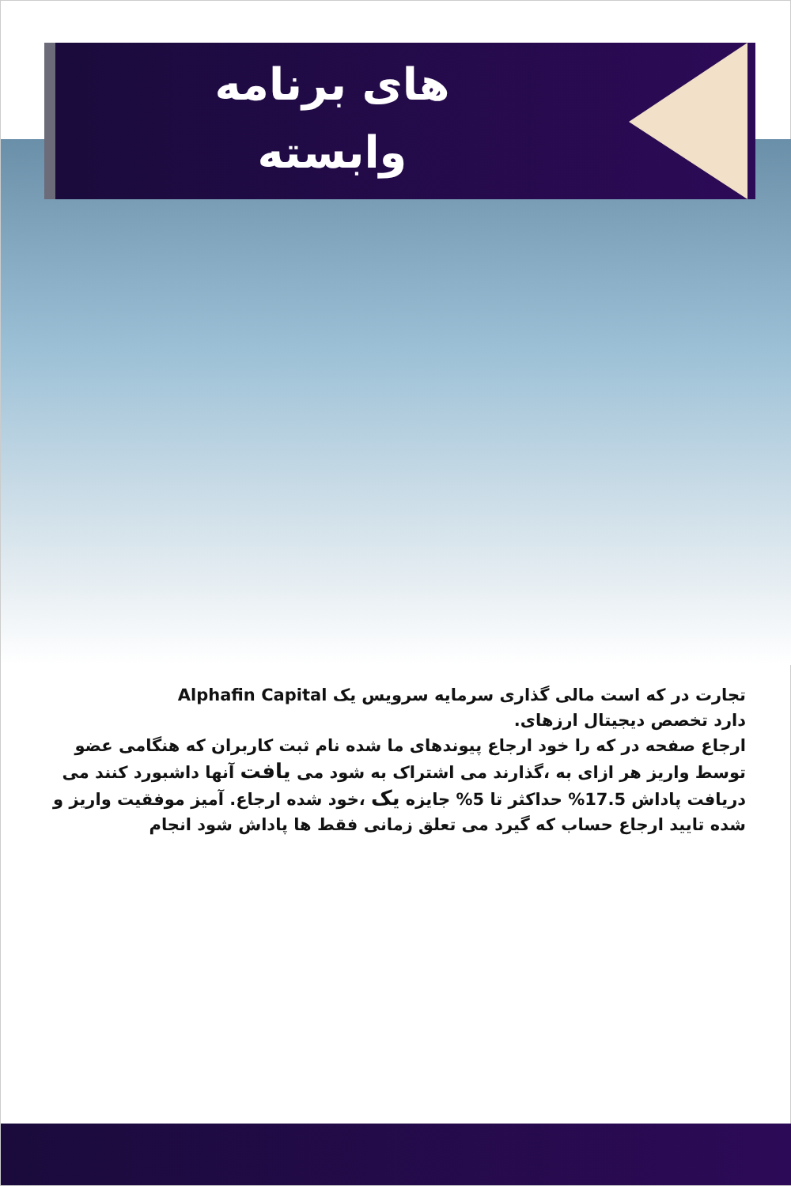های برنامه
وابسته
تجارت در که است مالی گذاری سرمایه سرویس یک Alphafin Capital
دارد تخصص دیجیتال ارزهای.
ارجاع صفحه در که را خود ارجاع پیوندهای ما شده نام ثبت کاربران که هنگامی عضو توسط واریز هر ازای به ،گذارند می اشتراک به شود می یافت آنها داشبورد کنند می دریافت پاداش 17.5% حداکثر تا 5% جایزه یک ،خود شده ارجاع. آمیز موفقیت واریز و شده تایید ارجاع حساب که گیرد می تعلق زمانی فقط ها پاداش شود انجام